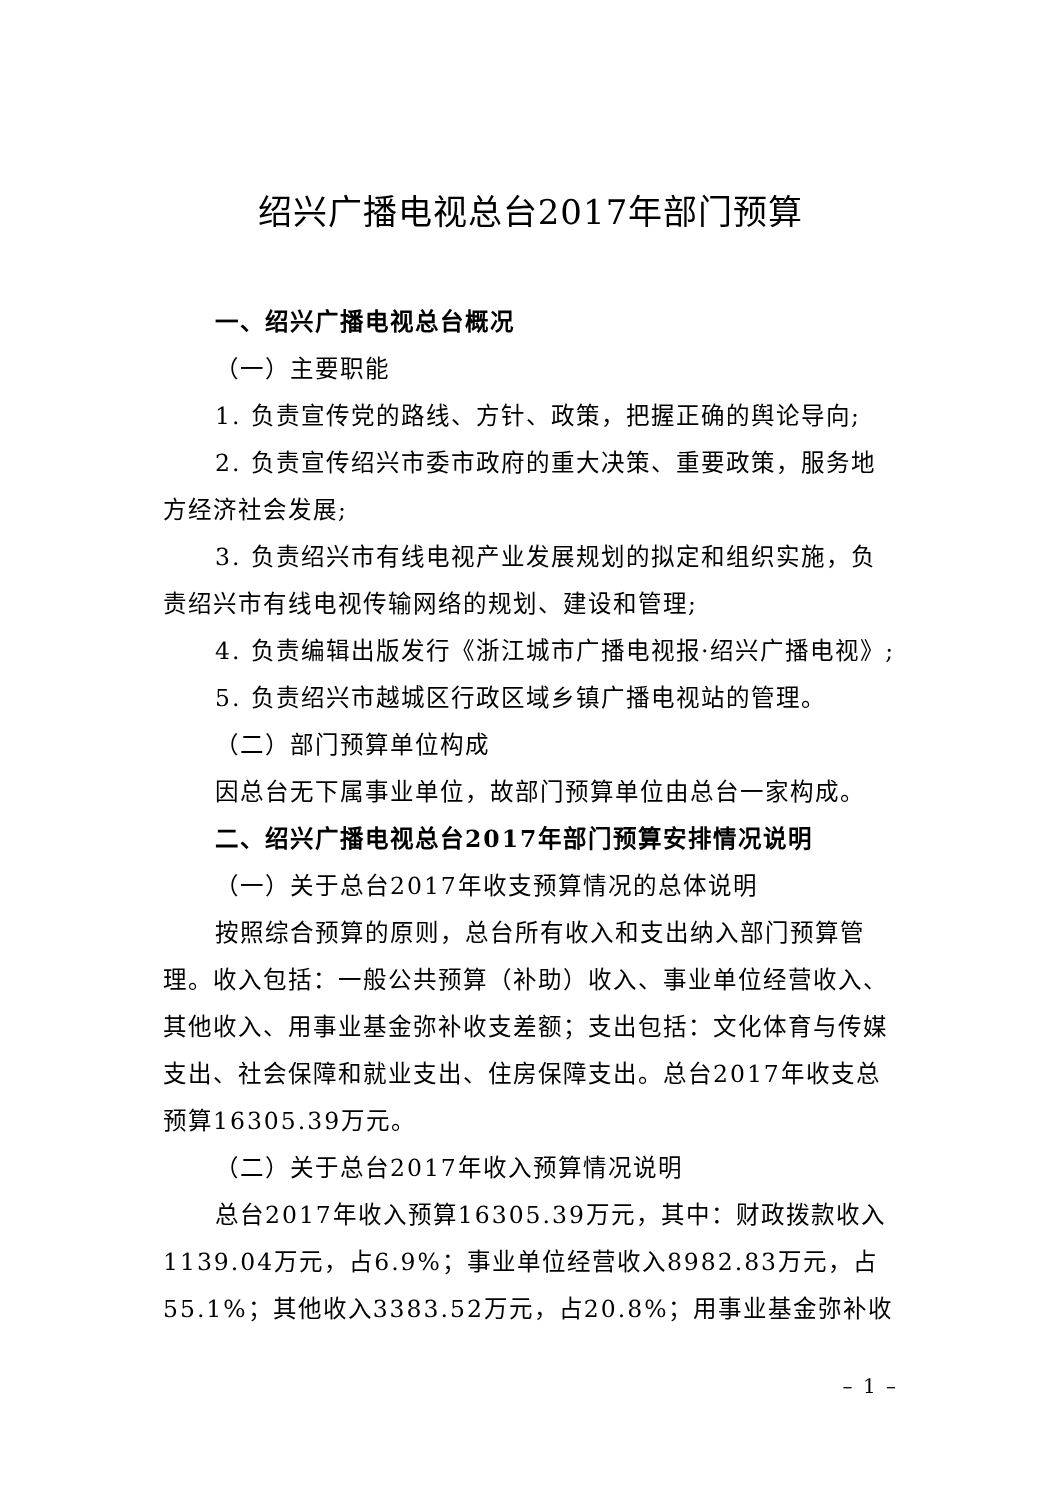绍兴广播电视总台2017年部门预算
一、绍兴广播电视总台概况
（一）主要职能
1. 负责宣传党的路线、方针、政策，把握正确的舆论导向;
2. 负责宣传绍兴市委市政府的重大决策、重要政策，服务地方经济社会发展;
3. 负责绍兴市有线电视产业发展规划的拟定和组织实施，负责绍兴市有线电视传输网络的规划、建设和管理;
4. 负责编辑出版发行《浙江城市广播电视报·绍兴广播电视》;
5. 负责绍兴市越城区行政区域乡镇广播电视站的管理。
（二）部门预算单位构成
因总台无下属事业单位，故部门预算单位由总台一家构成。
二、绍兴广播电视总台2017年部门预算安排情况说明
（一）关于总台2017年收支预算情况的总体说明
按照综合预算的原则，总台所有收入和支出纳入部门预算管理。收入包括：一般公共预算（补助）收入、事业单位经营收入、其他收入、用事业基金弥补收支差额；支出包括：文化体育与传媒支出、社会保障和就业支出、住房保障支出。总台2017年收支总预算16305.39万元。
（二）关于总台2017年收入预算情况说明
总台2017年收入预算16305.39万元，其中：财政拨款收入1139.04万元，占6.9%；事业单位经营收入8982.83万元，占55.1%；其他收入3383.52万元，占20.8%；用事业基金弥补收
– 1 –